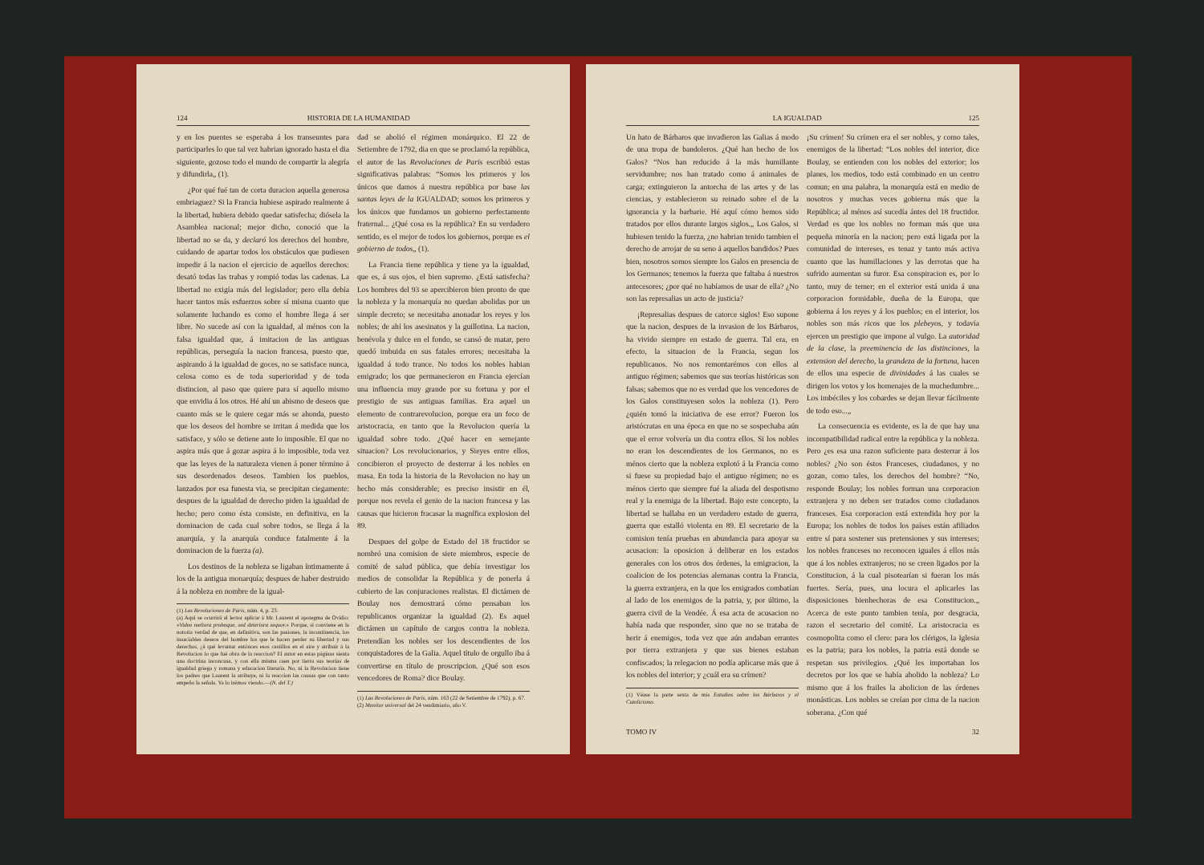124 HISTORIA DE LA HUMANIDAD
y en los puentes se esperaba á los transeuntes para participarles lo que tal vez habrian ignorado hasta el dia siguiente, gozoso todo el mundo de compartir la alegría y difundirla„ (1).
¿Por qué fué tan de corta duracion aquella generosa embriaguez? Si la Francia hubiese aspirado realmente á la libertad, hubiera debido quedar satisfecha; diósela la Asamblea nacional; mejor dicho, conoció que la libertad no se da, y declaró los derechos del hombre, cuidando de apartar todos los obstáculos que pudiesen impedir á la nacion el ejercicio de aquellos derechos: desató todas las trabas y rompió todas las cadenas. La libertad no exigía más del legislador; pero ella debía hacer tantos más esfuerzos sobre sí misma cuanto que solamente luchando es como el hombre llega á ser libre. No sucede así con la igualdad, al ménos con la falsa igualdad que, á imitacion de las antiguas repúblicas, perseguía la nacion francesa, puesto que, aspirando á la igualdad de goces, no se satisface nunca, celosa como es de toda superioridad y de toda distincion, al paso que quiere para sí aquello mismo que envidia á los otros. Hé ahí un abismo de deseos que cuanto más se le quiere cegar más se ahonda, puesto que los deseos del hombre se irritan á medida que los satisface, y sólo se detiene ante lo imposible. El que no aspira más que á gozar aspira á lo imposible, toda vez que las leyes de la naturaleza vienen á poner término á sus desordenados deseos. Tambien los pueblos, lanzados por esa funesta via, se precipitan ciegamente: despues de la igualdad de derecho piden la igualdad de hecho; pero como ésta consiste, en definitiva, en la dominacion de cada cual sobre todos, se llega á la anarquía, y la anarquía conduce fatalmente á la dominacion de la fuerza (a).
Los destinos de la nobleza se ligaban íntimamente á los de la antigua monarquía; despues de haber destruido á la nobleza en nombre de la igual-
(1) Las Revoluciones de Paris, núm. 4, p. 23.
(a) Aquí se ocurrirá al lector aplicar á Mr. Laurent el apotegma de Ovidio: «Video meliora proboque, sed deteriora sequor.» Porque, si conviene en la notoria verdad de que, en definitiva, son las pasiones, la incontinencia, los insaciables deseos del hombre los que le hacen perder su libertad y sus derechos, ¿á qué levantar entónces esos castillos en el aire y atribuir á la Revolucion lo que fué obra de la reaccion? El autor en estas páginas sienta una doctrina inconcusa, y con ella misma caen por tierra sus teorías de igualdad griega y romana y educacion literaria. No, ni la Revolucion tiene los padres que Laurent la atribuye, ni la reaccion las causas que con tanto empeño la señala. Ya lo irémos viendo.—(N. del T.)
dad se abolió el régimen monárquico. El 22 de Setiembre de 1792, dia en que se proclamó la república, el autor de las Revoluciones de Paris escribió estas significativas palabras: “Somos los primeros y los únicos que damos á nuestra república por base las santas leyes de la IGUALDAD; somos los primeros y los únicos que fundamos un gobierno perfectamente fraternal... ¿Qué cosa es la república? En su verdadero sentido, es el mejor de todos los gobiernos, porque es el gobierno de todos„ (1).
La Francia tiene república y tiene ya la igualdad, que es, á sus ojos, el bien supremo. ¿Está satisfecha? Los hombres del 93 se apercibieron bien pronto de que la nobleza y la monarquía no quedan abolidas por un simple decreto; se necesitaba anonadar los reyes y los nobles; de ahí los asesinatos y la guillotina. La nacion, benévola y dulce en el fondo, se cansó de matar, pero quedó imbuida en sus fatales errores; necesitaba la igualdad á todo trance. No todos los nobles habian emigrado; los que permanecieron en Francia ejercían una influencia muy grande por su fortuna y por el prestigio de sus antiguas familias. Era aquel un elemento de contrarevolucion, porque era un foco de aristocracia, en tanto que la Revolucion quería la igualdad sobre todo. ¿Qué hacer en semejante situacion? Los revolucionarios, y Sieyes entre ellos, concibieron el proyecto de desterrar á los nobles en masa. En toda la historia de la Revolucion no hay un hecho más considerable; es preciso insistir en él, porque nos revela el genio de la nacion francesa y las causas que hicieron fracasar la magnífica explosion del 89.
Despues del golpe de Estado del 18 fructidor se nombró una comision de siete miembros, especie de comité de salud pública, que debía investigar los medios de consolidar la República y de ponerla á cubierto de las conjuraciones realistas. El dictámen de Boulay nos demostrará cómo pensaban los republicanos organizar la igualdad (2). Es aquel dictámen un capítulo de cargos contra la nobleza. Pretendían los nobles ser los descendientes de los conquistadores de la Galia. Aquel título de orgullo iba á convertirse en título de proscripcion. ¿Qué son esos vencedores de Roma? dice Boulay.
(1) Las Revoluciones de Paris, núm. 163 (22 de Setiembre de 1792), p. 67.
(2) Monitor universal del 24 vendimiario, año V.
LA IGUALDAD 125
Un hato de Bárbaros que invadieron las Galias á modo de una tropa de bandoleros. ¿Qué han hecho de los Galos? “Nos han reducido á la más humillante servidumbre; nos han tratado como á animales de carga; extinguieron la antorcha de las artes y de las ciencias, y establecieron su reinado sobre el de la ignorancia y la barbarie. Hé aquí cómo hemos sido tratados por ellos durante largos siglos.„ Los Galos, si hubiesen tenido la fuerza, ¿no habrian tenido tambien el derecho de arrojar de su seno á aquellos bandidos? Pues bien, nosotros somos siempre los Galos en presencia de los Germanos; tenemos la fuerza que faltaba á nuestros antecesores; ¿por qué no habíamos de usar de ella? ¿No son las represalias un acto de justicia?
¡Represalias despues de catorce siglos! Eso supone que la nacion, despues de la invasion de los Bárbaros, ha vivido siempre en estado de guerra. Tal era, en efecto, la situacion de la Francia, segun los republicanos. No nos remontarémos con ellos al antiguo régimen; sabemos que sus teorías históricas son falsas; sabemos que no es verdad que los vencedores de los Galos constituyesen solos la nobleza (1). Pero ¿quién tomó la iniciativa de ese error? Fueron los aristócratas en una época en que no se sospechaba aún que el error volvería un dia contra ellos. Si los nobles no eran los descendientes de los Germanos, no es ménos cierto que la nobleza explotó á la Francia como si fuese su propiedad bajo el antiguo régimen; no es ménos cierto que siempre fué la aliada del despotismo real y la enemiga de la libertad. Bajo este concepto, la libertad se hallaba en un verdadero estado de guerra, guerra que estalló violenta en 89. El secretario de la comision tenía pruebas en abundancia para apoyar su acusacion: la oposicion á deliberar en los estados generales con los otros dos órdenes, la emigracion, la coalicion de los potencias alemanas contra la Francia, la guerra extranjera, en la que los emigrados combatían al lado de los enemigos de la patria, y, por último, la guerra civil de la Vendée. Á esa acta de acusacion no había nada que responder, sino que no se trataba de herir á enemigos, toda vez que aún andaban errantes por tierra extranjera y que sus bienes estaban confiscados; la relegacion no podía aplicarse más que á los nobles del interior; y ¿cuál era su crímen?
(1) Véase la parte sexta de mis Estudios sobre los Bárbaros y el Catolicismo.
¡Su crímen! Su crímen era el ser nobles, y como tales, enemigos de la libertad: “Los nobles del interior, dice Boulay, se entienden con los nobles del exterior; los planes, los medios, todo está combinado en un centro comun; en una palabra, la monarquía está en medio de nosotros y muchas veces gobierna más que la República; al ménos así sucedía ántes del 18 fructidor. Verdad es que los nobles no forman más que una pequeña minoría en la nacion; pero está ligada por la comunidad de intereses, es tenaz y tanto más activa cuanto que las humillaciones y las derrotas que ha sufrido aumentan su furor. Esa conspiracion es, por lo tanto, muy de temer; en el exterior está unida á una corporacion formidable, dueña de la Europa, que gobierna á los reyes y á los pueblos; en el interior, los nobles son más ricos que los plebeyos, y todavía ejercen un prestigio que impone al vulgo. La autoridad de la clase, la preeminencia de las distinciones, la extension del derecho, la grandeza de la fortuna, hacen de ellos una especie de divinidades á las cuales se dirigen los votos y los homenajes de la muchedumbre... Los imbéciles y los cobardes se dejan llevar fácilmente de todo eso...„
La consecuencia es evidente, es la de que hay una incompatibilidad radical entre la república y la nobleza. Pero ¿es esa una razon suficiente para desterrar á los nobles? ¿No son éstos Franceses, ciudadanos, y no gozan, como tales, los derechos del hombre? “No, responde Boulay; los nobles forman una corporacion extranjera y no deben ser tratados como ciudadanos franceses. Esa corporacion está extendida hoy por la Europa; los nobles de todos los países están afiliados entre sí para sostener sus pretensiones y sus intereses; los nobles franceses no reconocen iguales á ellos más que á los nobles extranjeros; no se creen ligados por la Constitucion, á la cual pisotearían si fueran los más fuertes. Sería, pues, una locura el aplicarles las disposiciones bienhechoras de esa Constitucion.„ Acerca de este punto tambien tenía, por desgracia, razon el secretario del comité. La aristocracia es cosmopolita como el clero: para los clérigos, la Iglesia es la patria; para los nobles, la patria está donde se respetan sus privilegios. ¿Qué les importaban los decretos por los que se había abolido la nobleza? Lo mismo que á los frailes la abolicion de las órdenes monásticas. Los nobles se creían por cima de la nacion soberana. ¿Con qué
TOMO IV 32